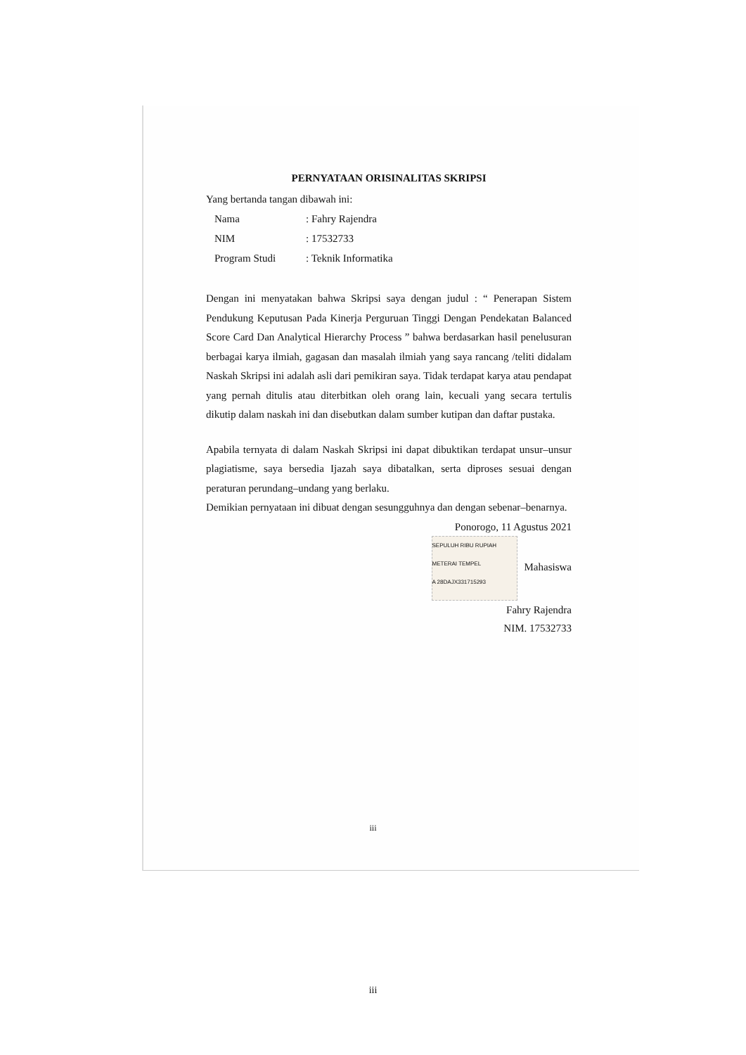PERNYATAAN ORISINALITAS SKRIPSI
Yang bertanda tangan dibawah ini:
| Nama | : Fahry Rajendra |
| NIM | : 17532733 |
| Program Studi | : Teknik Informatika |
Dengan ini menyatakan bahwa Skripsi saya dengan judul : “ Penerapan Sistem Pendukung Keputusan Pada Kinerja Perguruan Tinggi Dengan Pendekatan Balanced Score Card Dan Analytical Hierarchy Process ” bahwa berdasarkan hasil penelusuran berbagai karya ilmiah, gagasan dan masalah ilmiah yang saya rancang /teliti didalam Naskah Skripsi ini adalah asli dari pemikiran saya. Tidak terdapat karya atau pendapat yang pernah ditulis atau diterbitkan oleh orang lain, kecuali yang secara tertulis dikutip dalam naskah ini dan disebutkan dalam sumber kutipan dan daftar pustaka.
Apabila ternyata di dalam Naskah Skripsi ini dapat dibuktikan terdapat unsur–unsur plagiatisme, saya bersedia Ijazah saya dibatalkan, serta diproses sesuai dengan peraturan perundang–undang yang berlaku.
Demikian pernyataan ini dibuat dengan sesungguhnya dan dengan sebenar–benarnya.
Ponorogo, 11 Agustus 2021
SEPULUH RIBU RUPIAH
METERAI TEMPEL
A 28DAJX331715293 Mahasiswa
Fahry Rajendra
NIM. 17532733
iii
iii